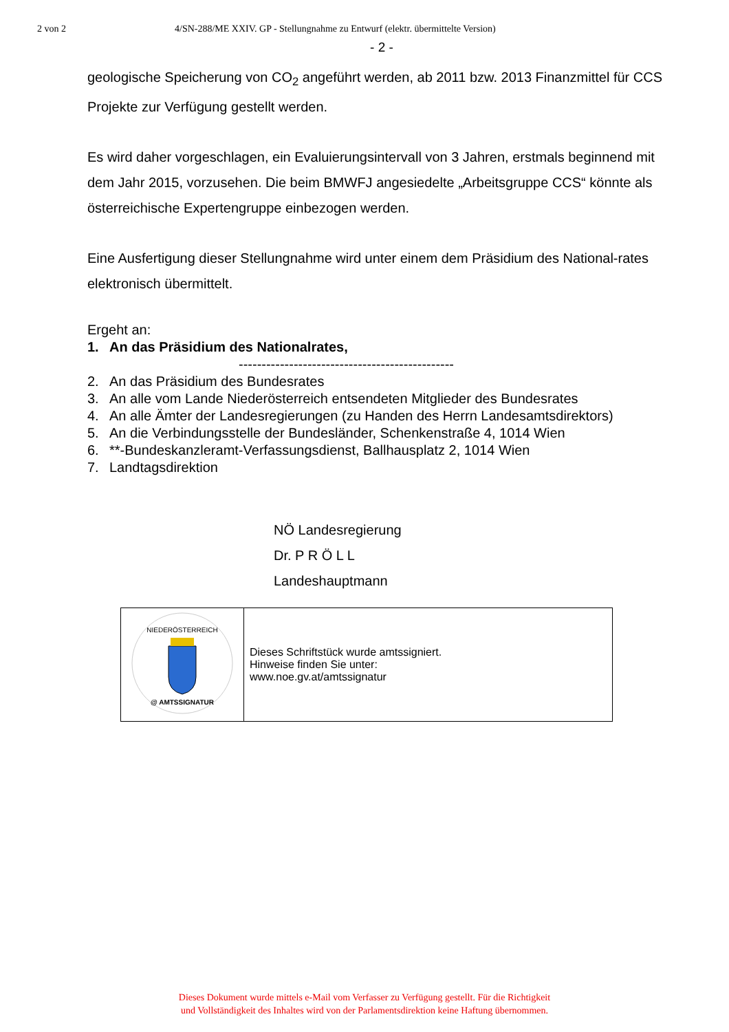2 von 2 4/SN-288/ME XXIV. GP - Stellungnahme zu Entwurf (elektr. übermittelte Version)
- 2 -
geologische Speicherung von CO<sub>2</sub> angeführt werden, ab 2011 bzw. 2013 Finanzmittel für CCS Projekte zur Verfügung gestellt werden.
Es wird daher vorgeschlagen, ein Evaluierungsintervall von 3 Jahren, erstmals beginnend mit dem Jahr 2015, vorzusehen. Die beim BMWFJ angesiedelte „Arbeitsgruppe CCS“ könnte als österreichische Expertengruppe einbezogen werden.
Eine Ausfertigung dieser Stellungnahme wird unter einem dem Präsidium des National-rates elektronisch übermittelt.
Ergeht an:
1. An das Präsidium des Nationalrates,
-----------------------------------------------
2. An das Präsidium des Bundesrates
3. An alle vom Lande Niederösterreich entsendeten Mitglieder des Bundesrates
4. An alle Ämter der Landesregierungen (zu Handen des Herrn Landesamtsdirektors)
5. An die Verbindungsstelle der Bundesländer, Schenkenstraße 4, 1014 Wien
6. **-Bundeskanzleramt-Verfassungsdienst, Ballhausplatz 2, 1014 Wien
7. Landtagsdirektion
NÖ Landesregierung
Dr. P R Ö L L
Landeshauptmann
| NIEDERÖSTERREICH @ AMTSSIGNATUR | Dieses Schriftstück wurde amtssigniert. Hinweise finden Sie unter: www.noe.gv.at/amtssignatur |
Dieses Dokument wurde mittels e-Mail vom Verfasser zu Verfügung gestellt. Für die Richtigkeit
und Vollständigkeit des Inhaltes wird von der Parlamentsdirektion keine Haftung übernommen.